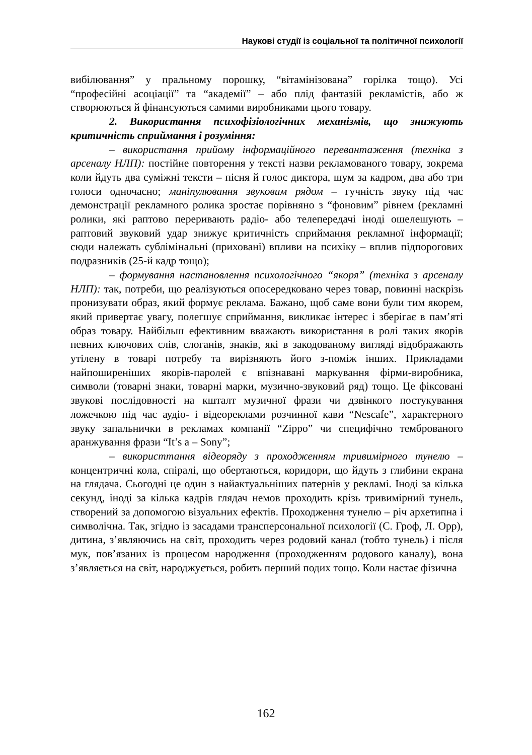Наукові студії із соціальної та політичної психології
вибілювання” у пральному порошку, “вітамінізована” горілка тощо). Усі “професійні асоціації” та “академії” – або плід фантазій рекламістів, або ж створюються й фінансуються самими виробниками цього товару.
2. Використання психофізіологічних механізмів, що знижують критичність сприймання і розуміння:
– використання прийому інформаційного перевантаження (техніка з арсеналу НЛП): постійне повторення у тексті назви рекламованого товару, зокрема коли йдуть два суміжні тексти – пісня й голос диктора, шум за кадром, два або три голоси одночасно; маніпулювання звуковим рядом – гучність звуку під час демонстрації рекламного ролика зростає порівняно з “фоновим” рівнем (рекламні ролики, які раптово переривають радіо- або телепередачі іноді ошелешують – раптовий звуковий удар знижує критичність сприймання рекламної інформації; сюди належать сублімінальні (приховані) впливи на психіку – вплив підпорогових подразників (25-й кадр тощо);
– формування настановлення психологічного “якоря” (техніка з арсеналу НЛП): так, потреби, що реалізуються опосередковано через товар, повинні наскрізь пронизувати образ, який формує реклама. Бажано, щоб саме вони були тим якорем, який привертає увагу, полегшує сприймання, викликає інтерес і зберігає в пам’яті образ товару. Найбільш ефективним вважають використання в ролі таких якорів певних ключових слів, слоганів, знаків, які в закодованому вигляді відображають утілену в товарі потребу та вирізняють його з-поміж інших. Прикладами найпоширеніших якорів-паролей є впізнавані маркування фірми-виробника, символи (товарні знаки, товарні марки, музично-звуковий ряд) тощо. Це фіксовані звукові послідовності на кшталт музичної фрази чи дзвінкого постукування ложечкою під час аудіо- і відеореклами розчинної кави “Nescafe”, характерного звуку запальнички в рекламах компанії “Zippo” чи специфічно темброваного аранжування фрази “It’s a – Sony”;
– використтання відеоряду з проходженням тривимірного тунелю – концентричні кола, спіралі, що обертаються, коридори, що йдуть з глибини екрана на глядача. Сьогодні це один з найактуальніших патернів у рекламі. Іноді за кілька секунд, іноді за кілька кадрів глядач немов проходить крізь тривимірний тунель, створений за допомогою візуальних ефектів. Проходження тунелю – річ архетипна і символічна. Так, згідно із засадами трансперсональної психології (С. Гроф, Л. Орр), дитина, з’являючись на світ, проходить через родовий канал (тобто тунель) і після мук, пов’язаних із процесом народження (проходженням родового каналу), вона з’являється на світ, народжується, робить перший подих тощо. Коли настає фізична
162